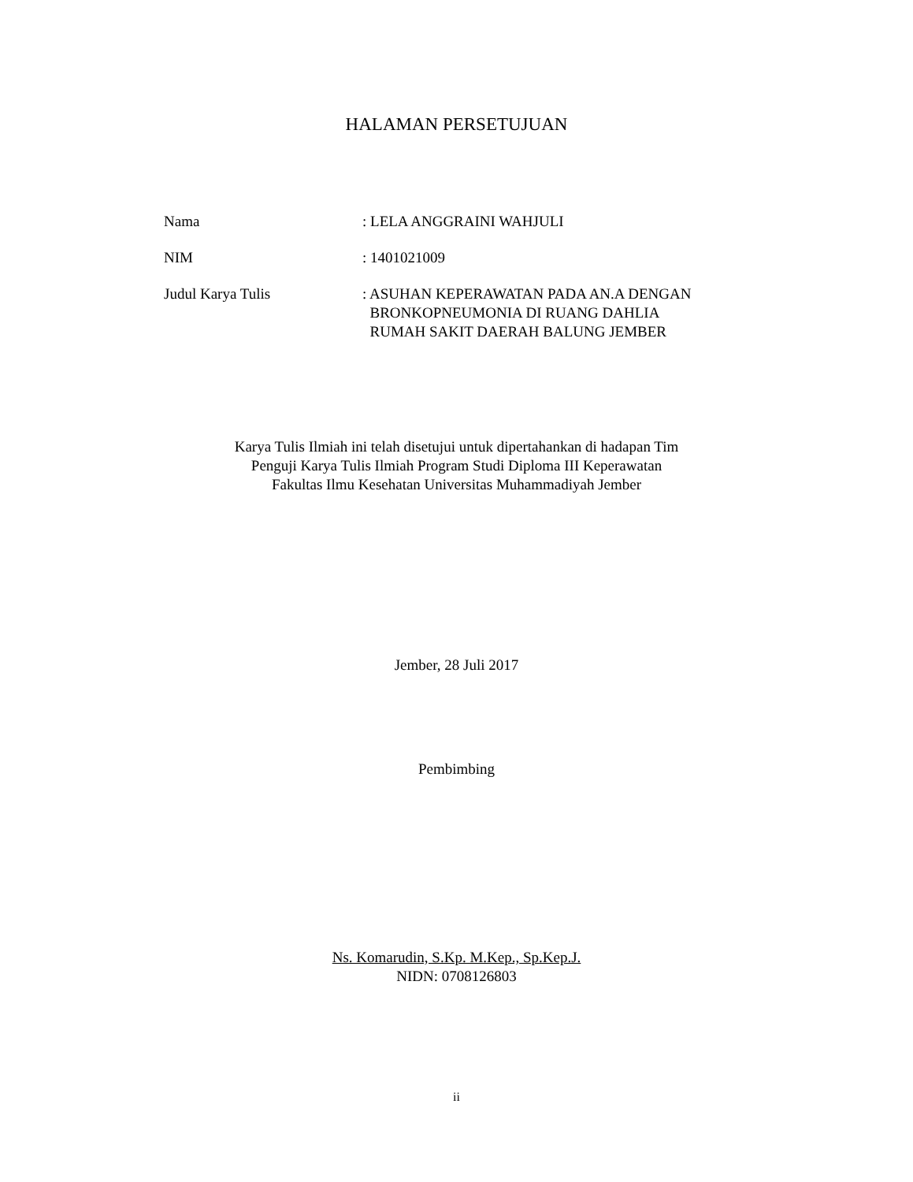HALAMAN PERSETUJUAN
| Nama | : LELA ANGGRAINI WAHJULI |
| NIM | : 1401021009 |
| Judul Karya Tulis | : ASUHAN KEPERAWATAN PADA AN.A DENGAN BRONKOPNEUMONIA DI RUANG DAHLIA RUMAH SAKIT DAERAH BALUNG JEMBER |
Karya Tulis Ilmiah ini telah disetujui untuk dipertahankan di hadapan Tim
Penguji Karya Tulis Ilmiah Program Studi Diploma III Keperawatan
Fakultas Ilmu Kesehatan Universitas Muhammadiyah Jember
Jember, 28 Juli 2017
Pembimbing
Ns. Komarudin, S.Kp. M.Kep., Sp.Kep.J.
NIDN: 0708126803
ii